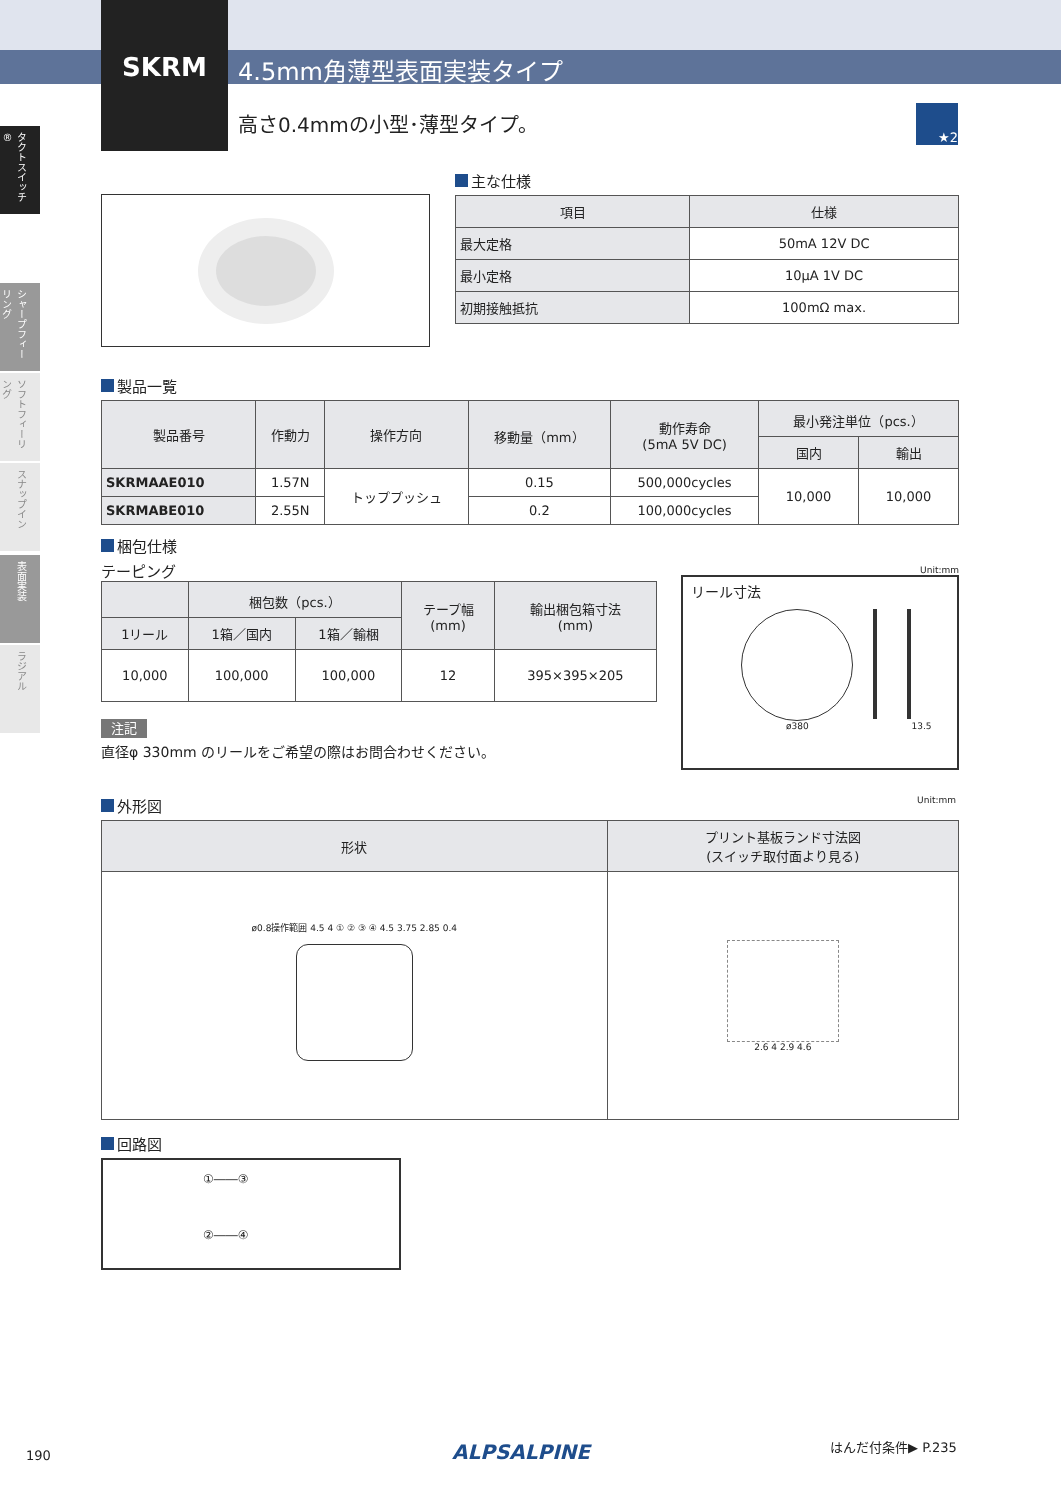SKRM 4.5mm角薄型表面実装タイプ
高さ0.4mmの小型･薄型タイプ。
★2
タクトスイッチ®
シャープフィーリング
ソフトフィーリング
スナップイン
表面実装
ラジアル
主な仕様
| 項目 | 仕様 |
| --- | --- |
| 最大定格 | 50mA 12V DC |
| 最小定格 | 10μA 1V DC |
| 初期接触抵抗 | 100mΩ max. |
製品一覧
| 製品番号 | 作動力 | 操作方向 | 移動量（mm） | 動作寿命 (5mA 5V DC) | 最小発注単位（pcs.） | |
| --- | --- | --- | --- | --- | --- | --- |
| | | | | | 国内 | 輸出 |
| SKRMAAE010 | 1.57N | トッププッシュ | 0.15 | 500,000cycles | 10,000 | 10,000 |
| SKRMABE010 | 2.55N | | 0.2 | 100,000cycles | | |
梱包仕様
テーピング
| | 梱包数（pcs.） | | テープ幅 (mm) | 輸出梱包箱寸法 (mm) |
| --- | --- | --- | --- | --- |
| 1リール | 1箱／国内 | 1箱／輸梱 | | |
| 10,000 | 100,000 | 100,000 | 12 | 395×395×205 |
注記
直径φ 330mm のリールをご希望の際はお問合わせください。
Unit:mm
リール寸法
ø380 13.5
外形図 Unit:mm
| 形状 | プリント基板ランド寸法図 (スイッチ取付面より見る) |
| --- | --- |
| ø0.8操作範囲 4.5 4 ① ② ③ ④ 4.5 3.75 2.85 0.4 | 2.6 4 2.9 4.6 |
回路図
①――③
②――④
190 ALPSALPINE はんだ付条件▶ P.235